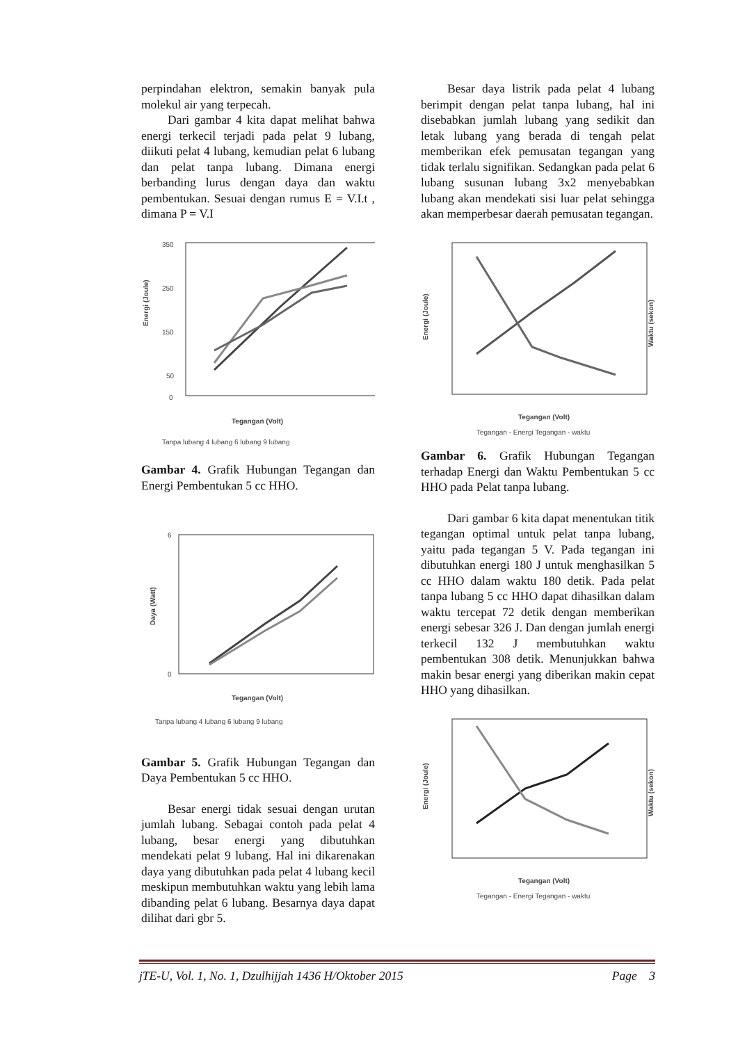perpindahan elektron, semakin banyak pula molekul air yang terpecah.
Dari gambar 4 kita dapat melihat bahwa energi terkecil terjadi pada pelat 9 lubang, diikuti pelat 4 lubang, kemudian pelat 6 lubang dan pelat tanpa lubang. Dimana energi berbanding lurus dengan daya dan waktu pembentukan. Sesuai dengan rumus E = V.I.t , dimana P = V.I
350
250
150
50
0
Tegangan (Volt)
Energi (Joule)
Tanpa lubang 4 lubang 6 lubang 9 lubang
Gambar 4. Grafik Hubungan Tegangan dan Energi Pembentukan 5 cc HHO.
6
0
Tegangan (Volt)
Daya (Watt)
Tanpa lubang 4 lubang 6 lubang 9 lubang
Gambar 5. Grafik Hubungan Tegangan dan Daya Pembentukan 5 cc HHO.
Besar energi tidak sesuai dengan urutan jumlah lubang. Sebagai contoh pada pelat 4 lubang, besar energi yang dibutuhkan mendekati pelat 9 lubang. Hal ini dikarenakan daya yang dibutuhkan pada pelat 4 lubang kecil meskipun membutuhkan waktu yang lebih lama dibanding pelat 6 lubang. Besarnya daya dapat dilihat dari gbr 5.
Besar daya listrik pada pelat 4 lubang berimpit dengan pelat tanpa lubang, hal ini disebabkan jumlah lubang yang sedikit dan letak lubang yang berada di tengah pelat memberikan efek pemusatan tegangan yang tidak terlalu signifikan. Sedangkan pada pelat 6 lubang susunan lubang 3x2 menyebabkan lubang akan mendekati sisi luar pelat sehingga akan memperbesar daerah pemusatan tegangan.
Tegangan (Volt)
Energi (Joule)
Waktu (sekon)
Tegangan - Energi Tegangan - waktu
Gambar 6. Grafik Hubungan Tegangan terhadap Energi dan Waktu Pembentukan 5 cc HHO pada Pelat tanpa lubang.
Dari gambar 6 kita dapat menentukan titik tegangan optimal untuk pelat tanpa lubang, yaitu pada tegangan 5 V. Pada tegangan ini dibutuhkan energi 180 J untuk menghasilkan 5 cc HHO dalam waktu 180 detik. Pada pelat tanpa lubang 5 cc HHO dapat dihasilkan dalam waktu tercepat 72 detik dengan memberikan energi sebesar 326 J. Dan dengan jumlah energi terkecil 132 J membutuhkan waktu pembentukan 308 detik. Menunjukkan bahwa makin besar energi yang diberikan makin cepat HHO yang dihasilkan.
Tegangan (Volt)
Energi (Joule)
Waktu (sekon)
Tegangan - Energi Tegangan - waktu
jTE-U, Vol. 1, No. 1, Dzulhijjah 1436 H/Oktober 2015 Page 3